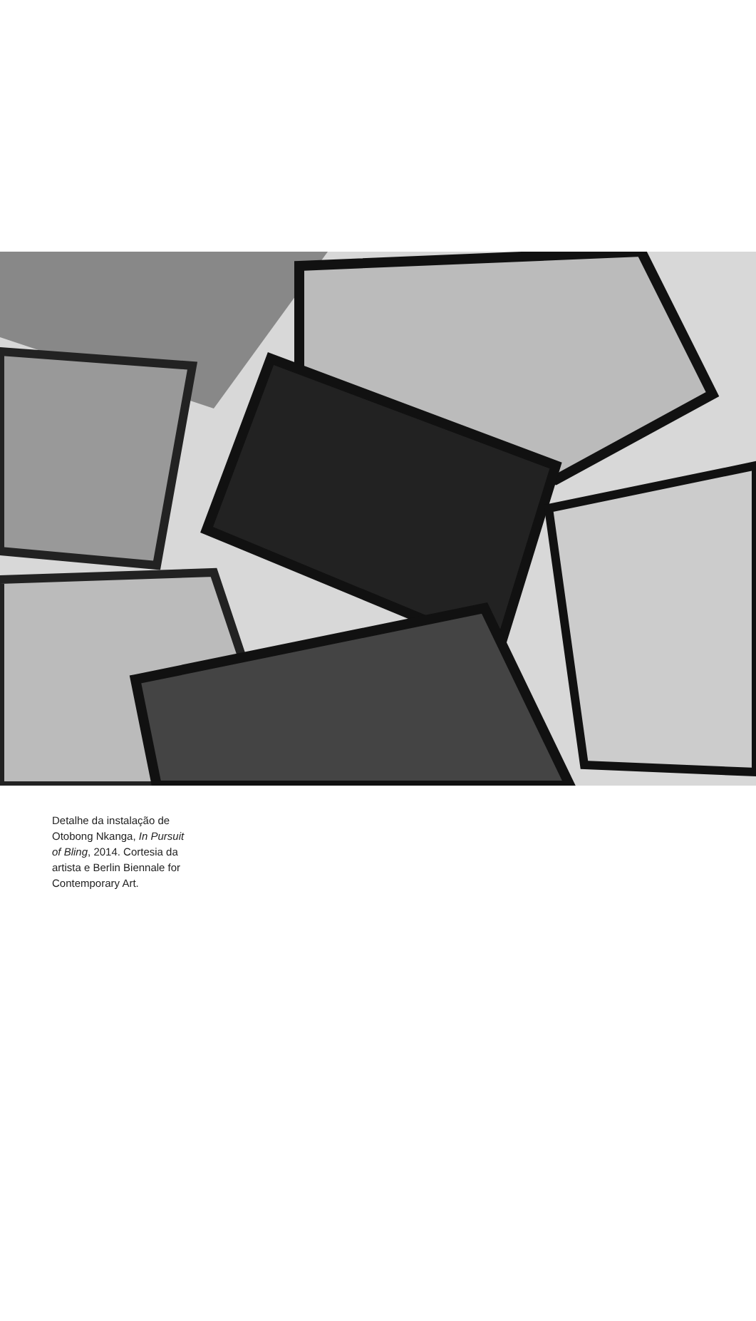Detalhe da instalação de Otobong Nkanga, In Pursuit of Bling, 2014. Cortesia da artista e Berlin Biennale for Contemporary Art.